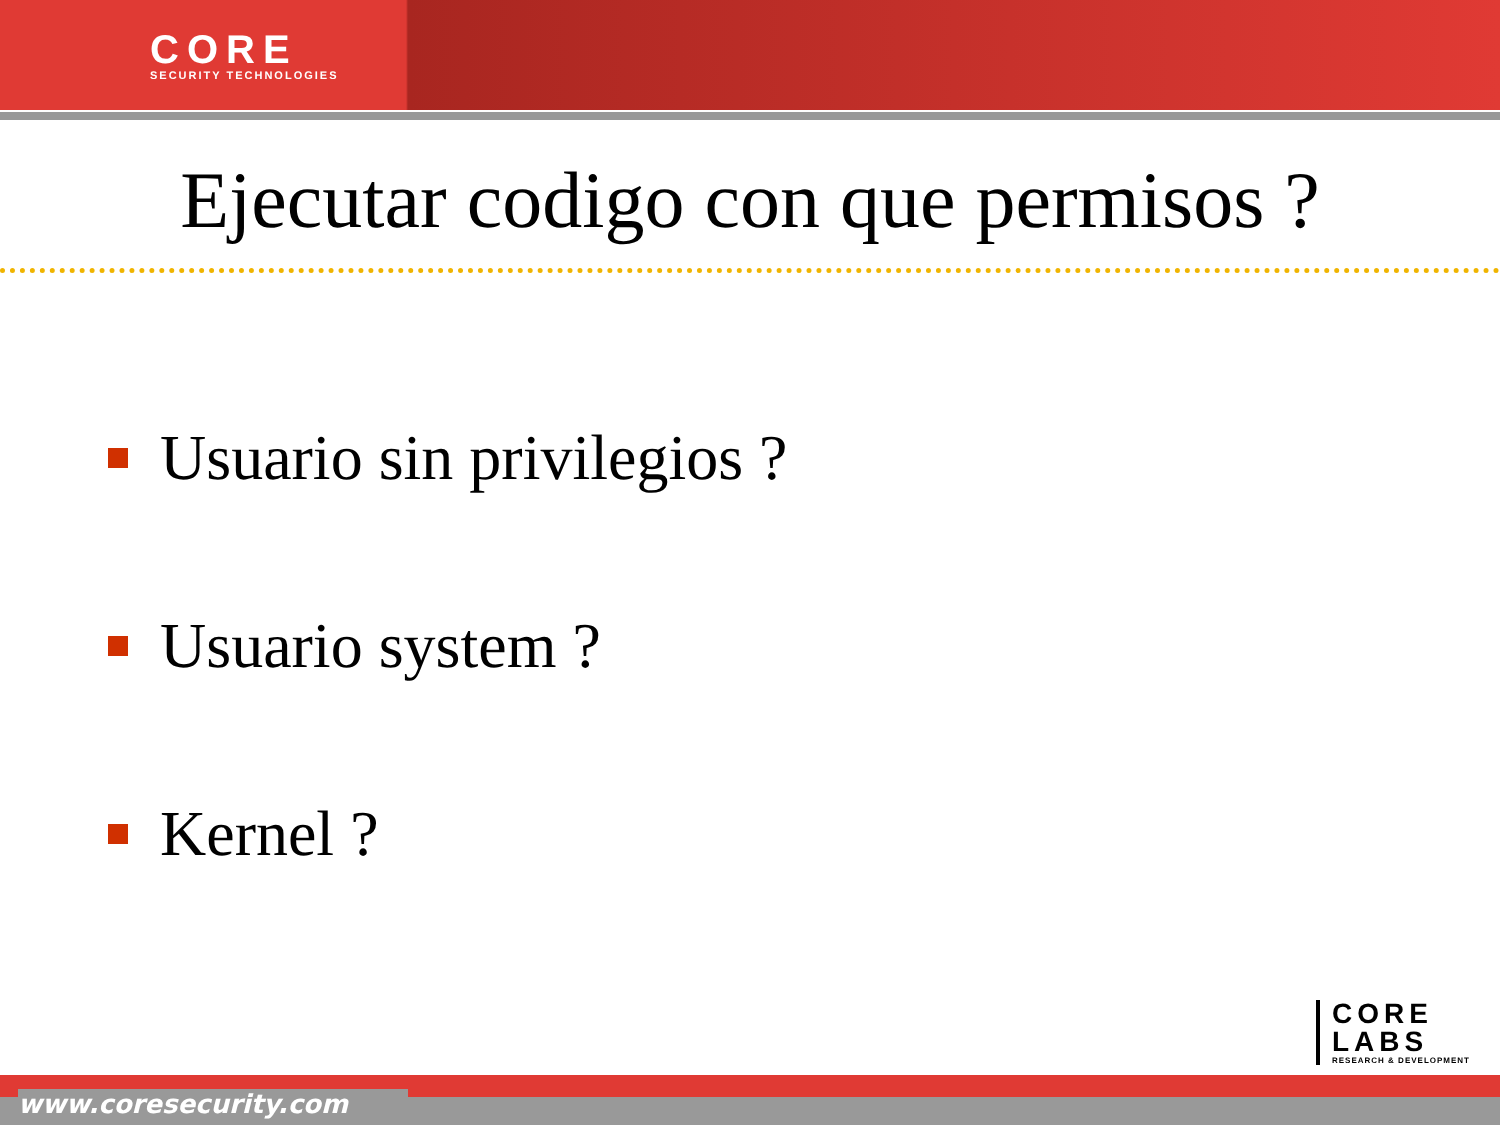CORE
SECURITY TECHNOLOGIES
Ejecutar codigo con que permisos ?
Usuario sin privilegios ?
Usuario system ?
Kernel ?
CORE
LABS
RESEARCH & DEVELOPMENT
www.coresecurity.com